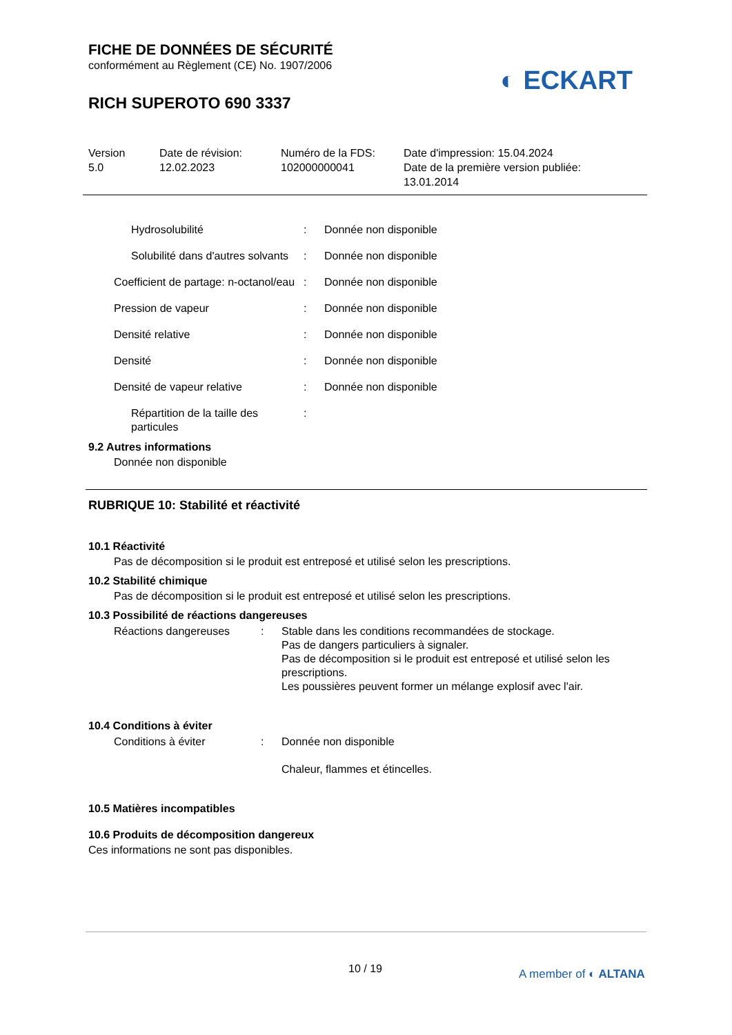◐ ECKART
FICHE DE DONNÉES DE SÉCURITÉ
conformément au Règlement (CE) No. 1907/2006
RICH SUPEROTO 690 3337
| Version 5.0 | Date de révision: 12.02.2023 | Numéro de la FDS: 102000000041 | Date d'impression: 15.04.2024 Date de la première version publiée: 13.01.2014 |
| Hydrosolubilité | : | Donnée non disponible |
| Solubilité dans d'autres solvants | : | Donnée non disponible |
| Coefficient de partage: n-octanol/eau | : | Donnée non disponible |
| Pression de vapeur | : | Donnée non disponible |
| Densité relative | : | Donnée non disponible |
| Densité | : | Donnée non disponible |
| Densité de vapeur relative | : | Donnée non disponible |
| Répartition de la taille des particules | : | |
9.2 Autres informations
Donnée non disponible
RUBRIQUE 10: Stabilité et réactivité
10.1 Réactivité
Pas de décomposition si le produit est entreposé et utilisé selon les prescriptions.
10.2 Stabilité chimique
Pas de décomposition si le produit est entreposé et utilisé selon les prescriptions.
10.3 Possibilité de réactions dangereuses
| Réactions dangereuses | : | Stable dans les conditions recommandées de stockage. Pas de dangers particuliers à signaler. Pas de décomposition si le produit est entreposé et utilisé selon les prescriptions. Les poussières peuvent former un mélange explosif avec l'air. |
10.4 Conditions à éviter
| Conditions à éviter | : | Donnée non disponible Chaleur, flammes et étincelles. |
10.5 Matières incompatibles
10.6 Produits de décomposition dangereux
Ces informations ne sont pas disponibles.
10 / 19 A member of ◐ ALTANA